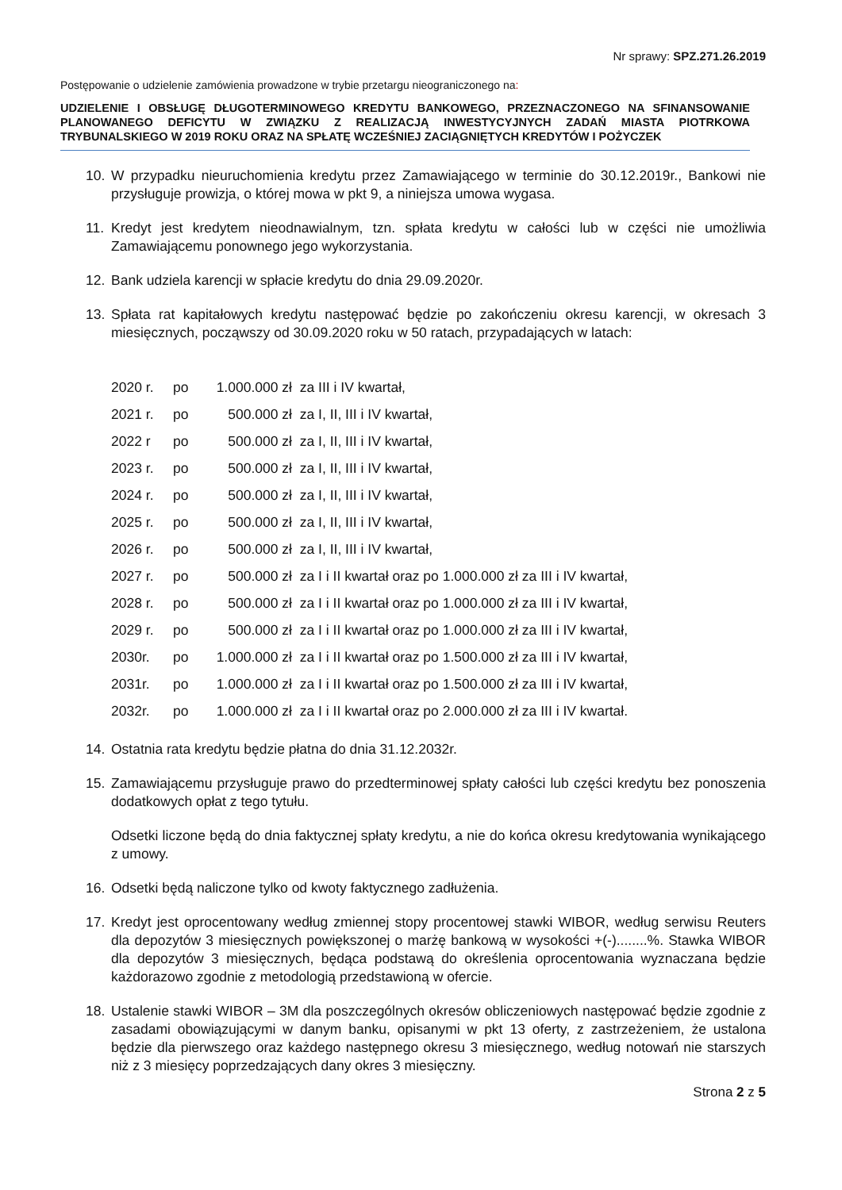Nr sprawy: SPZ.271.26.2019
Postępowanie o udzielenie zamówienia prowadzone w trybie przetargu nieograniczonego na:
UDZIELENIE I OBSŁUGĘ DŁUGOTERMINOWEGO KREDYTU BANKOWEGO, PRZEZNACZONEGO NA SFINANSOWANIE PLANOWANEGO DEFICYTU W ZWIĄZKU Z REALIZACJĄ INWESTYCYJNYCH ZADAŃ MIASTA PIOTRKOWA TRYBUNALSKIEGO W 2019 ROKU ORAZ NA SPŁATĘ WCZEŚNIEJ ZACIĄGNIĘTYCH KREDYTÓW I POŻYCZEK
10. W przypadku nieuruchomienia kredytu przez Zamawiającego w terminie do 30.12.2019r., Bankowi nie przysługuje prowizja, o której mowa w pkt 9, a niniejsza umowa wygasa.
11. Kredyt jest kredytem nieodnawialnym, tzn. spłata kredytu w całości lub w części nie umożliwia Zamawiającemu ponownego jego wykorzystania.
12. Bank udziela karencji w spłacie kredytu do dnia 29.09.2020r.
13. Spłata rat kapitałowych kredytu następować będzie po zakończeniu okresu karencji, w okresach 3 miesięcznych, począwszy od 30.09.2020 roku w 50 ratach, przypadających w latach:
| 2020 r. | po | 1.000.000 zł | za III i IV kwartał, |
| 2021 r. | po | 500.000 zł | za I, II, III i IV kwartał, |
| 2022 r | po | 500.000 zł | za I, II, III i IV kwartał, |
| 2023 r. | po | 500.000 zł | za I, II, III i IV kwartał, |
| 2024 r. | po | 500.000 zł | za I, II, III i IV kwartał, |
| 2025 r. | po | 500.000 zł | za I, II, III i IV kwartał, |
| 2026 r. | po | 500.000 zł | za I, II, III i IV kwartał, |
| 2027 r. | po | 500.000 zł | za I i II kwartał oraz po 1.000.000 zł za III i IV kwartał, |
| 2028 r. | po | 500.000 zł | za I i II kwartał oraz po 1.000.000 zł za III i IV kwartał, |
| 2029 r. | po | 500.000 zł | za I i II kwartał oraz po 1.000.000 zł za III i IV kwartał, |
| 2030r. | po | 1.000.000 zł | za I i II kwartał oraz po 1.500.000 zł za III i IV kwartał, |
| 2031r. | po | 1.000.000 zł | za I i II kwartał oraz po 1.500.000 zł za III i IV kwartał, |
| 2032r. | po | 1.000.000 zł | za I i II kwartał oraz po 2.000.000 zł za III i IV kwartał. |
14. Ostatnia rata kredytu będzie płatna do dnia 31.12.2032r.
15. Zamawiającemu przysługuje prawo do przedterminowej spłaty całości lub części kredytu bez ponoszenia dodatkowych opłat z tego tytułu.
Odsetki liczone będą do dnia faktycznej spłaty kredytu, a nie do końca okresu kredytowania wynikającego z umowy.
16. Odsetki będą naliczone tylko od kwoty faktycznego zadłużenia.
17. Kredyt jest oprocentowany według zmiennej stopy procentowej stawki WIBOR, według serwisu Reuters dla depozytów 3 miesięcznych powiększonej o marżę bankową w wysokości +(-)........%. Stawka WIBOR dla depozytów 3 miesięcznych, będąca podstawą do określenia oprocentowania wyznaczana będzie każdorazowo zgodnie z metodologią przedstawioną w ofercie.
18. Ustalenie stawki WIBOR – 3M dla poszczególnych okresów obliczeniowych następować będzie zgodnie z zasadami obowiązującymi w danym banku, opisanymi w pkt 13 oferty, z zastrzeżeniem, że ustalona będzie dla pierwszego oraz każdego następnego okresu 3 miesięcznego, według notowań nie starszych niż z 3 miesięcy poprzedzających dany okres 3 miesięczny.
Strona 2 z 5